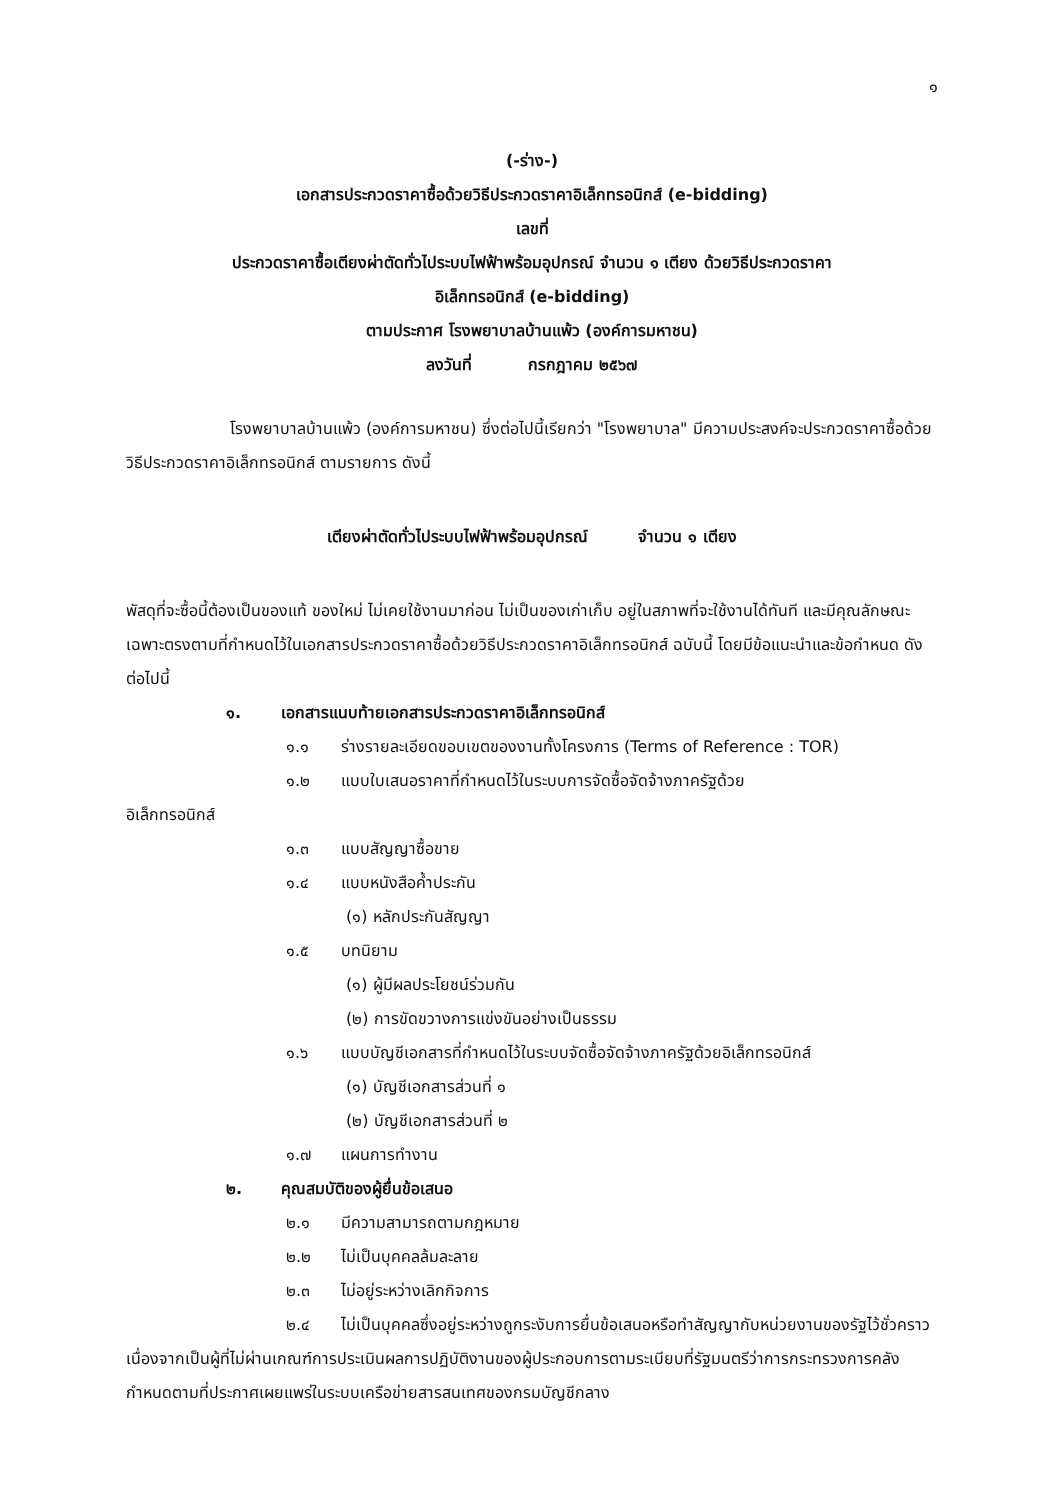๑
(-ร่าง-)
เอกสารประกวดราคาซื้อด้วยวิธีประกวดราคาอิเล็กทรอนิกส์ (e-bidding)
เลขที่
ประกวดราคาซื้อเตียงผ่าตัดทั่วไประบบไฟฟ้าพร้อมอุปกรณ์ จำนวน ๑ เตียง ด้วยวิธีประกวดราคา
อิเล็กทรอนิกส์ (e-bidding)
ตามประกาศ โรงพยาบาลบ้านแพ้ว (องค์การมหาชน)
ลงวันที่ กรกฎาคม ๒๕๖๗
โรงพยาบาลบ้านแพ้ว (องค์การมหาชน) ซึ่งต่อไปนี้เรียกว่า "โรงพยาบาล" มีความประสงค์จะประกวดราคาซื้อด้วยวิธีประกวดราคาอิเล็กทรอนิกส์ ตามรายการ ดังนี้
เตียงผ่าตัดทั่วไประบบไฟฟ้าพร้อมอุปกรณ์ จำนวน ๑ เตียง
พัสดุที่จะซื้อนี้ต้องเป็นของแท้ ของใหม่ ไม่เคยใช้งานมาก่อน ไม่เป็นของเก่าเก็บ อยู่ในสภาพที่จะใช้งานได้ทันที และมีคุณลักษณะเฉพาะตรงตามที่กำหนดไว้ในเอกสารประกวดราคาซื้อด้วยวิธีประกวดราคาอิเล็กทรอนิกส์ ฉบับนี้ โดยมีข้อแนะนำและข้อกำหนด ดังต่อไปนี้
๑. เอกสารแนบท้ายเอกสารประกวดราคาอิเล็กทรอนิกส์
๑.๑ ร่างรายละเอียดขอบเขตของงานทั้งโครงการ (Terms of Reference : TOR)
๑.๒ แบบใบเสนอราคาที่กำหนดไว้ในระบบการจัดซื้อจัดจ้างภาครัฐด้วย
อิเล็กทรอนิกส์
๑.๓ แบบสัญญาซื้อขาย
๑.๔ แบบหนังสือค้ำประกัน
(๑) หลักประกันสัญญา
๑.๕ บทนิยาม
(๑) ผู้มีผลประโยชน์ร่วมกัน
(๒) การขัดขวางการแข่งขันอย่างเป็นธรรม
๑.๖ แบบบัญชีเอกสารที่กำหนดไว้ในระบบจัดซื้อจัดจ้างภาครัฐด้วยอิเล็กทรอนิกส์
(๑) บัญชีเอกสารส่วนที่ ๑
(๒) บัญชีเอกสารส่วนที่ ๒
๑.๗ แผนการทำงาน
๒. คุณสมบัติของผู้ยื่นข้อเสนอ
๒.๑ มีความสามารถตามกฎหมาย
๒.๒ ไม่เป็นบุคคลล้มละลาย
๒.๓ ไม่อยู่ระหว่างเลิกกิจการ
๒.๔ ไม่เป็นบุคคลซึ่งอยู่ระหว่างถูกระงับการยื่นข้อเสนอหรือทำสัญญากับหน่วยงานของรัฐไว้ชั่วคราว เนื่องจากเป็นผู้ที่ไม่ผ่านเกณฑ์การประเมินผลการปฏิบัติงานของผู้ประกอบการตามระเบียบที่รัฐมนตรีว่าการกระทรวงการคลังกำหนดตามที่ประกาศเผยแพร่ในระบบเครือข่ายสารสนเทศของกรมบัญชีกลาง